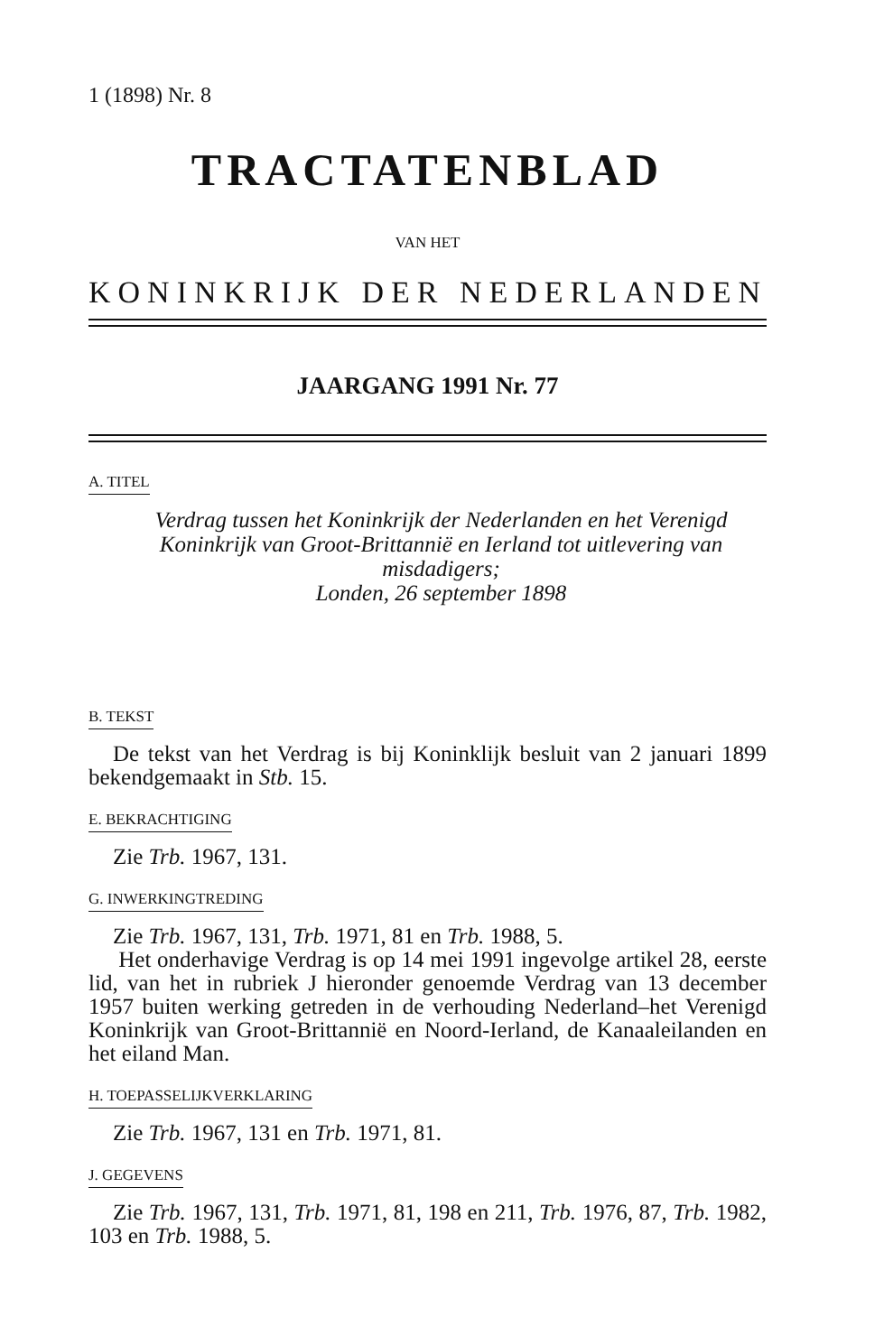1 (1898) Nr. 8
TRACTATENBLAD
VAN HET
KONINKRIJK DER NEDERLANDEN
JAARGANG 1991 Nr. 77
A. TITEL
Verdrag tussen het Koninkrijk der Nederlanden en het Verenigd Koninkrijk van Groot-Brittannië en Ierland tot uitlevering van misdadigers;
Londen, 26 september 1898
B. TEKST
De tekst van het Verdrag is bij Koninklijk besluit van 2 januari 1899 bekendgemaakt in Stb. 15.
E. BEKRACHTIGING
Zie Trb. 1967, 131.
G. INWERKINGTREDING
Zie Trb. 1967, 131, Trb. 1971, 81 en Trb. 1988, 5.
Het onderhavige Verdrag is op 14 mei 1991 ingevolge artikel 28, eerste lid, van het in rubriek J hieronder genoemde Verdrag van 13 december 1957 buiten werking getreden in de verhouding Nederland–het Verenigd Koninkrijk van Groot-Brittannië en Noord-Ierland, de Kanaaleilanden en het eiland Man.
H. TOEPASSELIJKVERKLARING
Zie Trb. 1967, 131 en Trb. 1971, 81.
J. GEGEVENS
Zie Trb. 1967, 131, Trb. 1971, 81, 198 en 211, Trb. 1976, 87, Trb. 1982, 103 en Trb. 1988, 5.